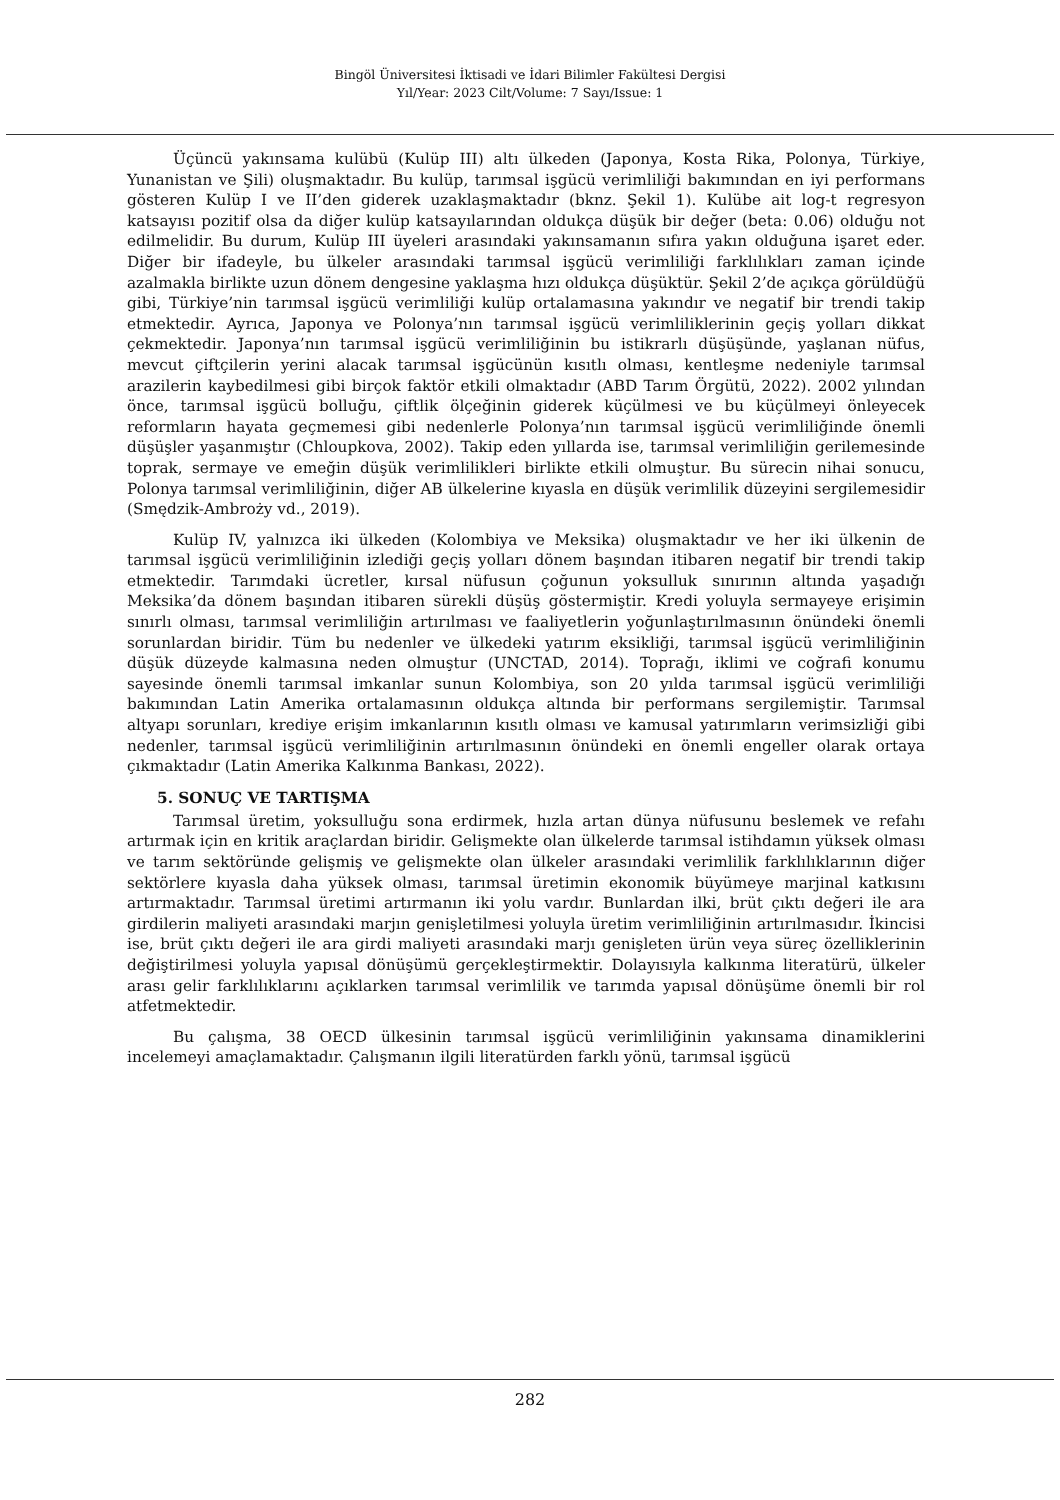Bingöl Üniversitesi İktisadi ve İdari Bilimler Fakültesi Dergisi
Yıl/Year: 2023 Cilt/Volume: 7 Sayı/Issue: 1
Üçüncü yakınsama kulübü (Kulüp III) altı ülkeden (Japonya, Kosta Rika, Polonya, Türkiye, Yunanistan ve Şili) oluşmaktadır. Bu kulüp, tarımsal işgücü verimliliği bakımından en iyi performans gösteren Kulüp I ve II’den giderek uzaklaşmaktadır (bknz. Şekil 1). Kulübe ait log-t regresyon katsayısı pozitif olsa da diğer kulüp katsayılarından oldukça düşük bir değer (beta: 0.06) olduğu not edilmelidir. Bu durum, Kulüp III üyeleri arasındaki yakınsamanın sıfıra yakın olduğuna işaret eder. Diğer bir ifadeyle, bu ülkeler arasındaki tarımsal işgücü verimliliği farklılıkları zaman içinde azalmakla birlikte uzun dönem dengesine yaklaşma hızı oldukça düşüktür. Şekil 2’de açıkça görüldüğü gibi, Türkiye’nin tarımsal işgücü verimliliği kulüp ortalamasına yakındır ve negatif bir trendi takip etmektedir. Ayrıca, Japonya ve Polonya’nın tarımsal işgücü verimliliklerinin geçiş yolları dikkat çekmektedir. Japonya’nın tarımsal işgücü verimliliğinin bu istikrarlı düşüşünde, yaşlanan nüfus, mevcut çiftçilerin yerini alacak tarımsal işgücünün kısıtlı olması, kentleşme nedeniyle tarımsal arazilerin kaybedilmesi gibi birçok faktör etkili olmaktadır (ABD Tarım Örgütü, 2022). 2002 yılından önce, tarımsal işgücü bolluğu, çiftlik ölçeğinin giderek küçülmesi ve bu küçülmeyi önleyecek reformların hayata geçmemesi gibi nedenlerle Polonya’nın tarımsal işgücü verimliliğinde önemli düşüşler yaşanmıştır (Chloupkova, 2002). Takip eden yıllarda ise, tarımsal verimliliğin gerilemesinde toprak, sermaye ve emeğin düşük verimlilikleri birlikte etkili olmuştur. Bu sürecin nihai sonucu, Polonya tarımsal verimliliğinin, diğer AB ülkelerine kıyasla en düşük verimlilik düzeyini sergilemesidir (Smędzik-Ambroży vd., 2019).
Kulüp IV, yalnızca iki ülkeden (Kolombiya ve Meksika) oluşmaktadır ve her iki ülkenin de tarımsal işgücü verimliliğinin izlediği geçiş yolları dönem başından itibaren negatif bir trendi takip etmektedir. Tarımdaki ücretler, kırsal nüfusun çoğunun yoksulluk sınırının altında yaşadığı Meksika’da dönem başından itibaren sürekli düşüş göstermiştir. Kredi yoluyla sermayeye erişimin sınırlı olması, tarımsal verimliliğin artırılması ve faaliyetlerin yoğunlaştırılmasının önündeki önemli sorunlardan biridir. Tüm bu nedenler ve ülkedeki yatırım eksikliği, tarımsal işgücü verimliliğinin düşük düzeyde kalmasına neden olmuştur (UNCTAD, 2014). Toprağı, iklimi ve coğrafi konumu sayesinde önemli tarımsal imkanlar sunun Kolombiya, son 20 yılda tarımsal işgücü verimliliği bakımından Latin Amerika ortalamasının oldukça altında bir performans sergilemiştir. Tarımsal altyapı sorunları, krediye erişim imkanlarının kısıtlı olması ve kamusal yatırımların verimsizliği gibi nedenler, tarımsal işgücü verimliliğinin artırılmasının önündeki en önemli engeller olarak ortaya çıkmaktadır (Latin Amerika Kalkınma Bankası, 2022).
5. SONUÇ VE TARTIŞMA
Tarımsal üretim, yoksulluğu sona erdirmek, hızla artan dünya nüfusunu beslemek ve refahı artırmak için en kritik araçlardan biridir. Gelişmekte olan ülkelerde tarımsal istihdamın yüksek olması ve tarım sektöründe gelişmiş ve gelişmekte olan ülkeler arasındaki verimlilik farklılıklarının diğer sektörlere kıyasla daha yüksek olması, tarımsal üretimin ekonomik büyümeye marjinal katkısını artırmaktadır. Tarımsal üretimi artırmanın iki yolu vardır. Bunlardan ilki, brüt çıktı değeri ile ara girdilerin maliyeti arasındaki marjın genişletilmesi yoluyla üretim verimliliğinin artırılmasıdır. İkincisi ise, brüt çıktı değeri ile ara girdi maliyeti arasındaki marjı genişleten ürün veya süreç özelliklerinin değiştirilmesi yoluyla yapısal dönüşümü gerçekleştirmektir. Dolayısıyla kalkınma literatürü, ülkeler arası gelir farklılıklarını açıklarken tarımsal verimlilik ve tarımda yapısal dönüşüme önemli bir rol atfetmektedir.
Bu çalışma, 38 OECD ülkesinin tarımsal işgücü verimliliğinin yakınsama dinamiklerini incelemeyi amaçlamaktadır. Çalışmanın ilgili literatürden farklı yönü, tarımsal işgücü
282